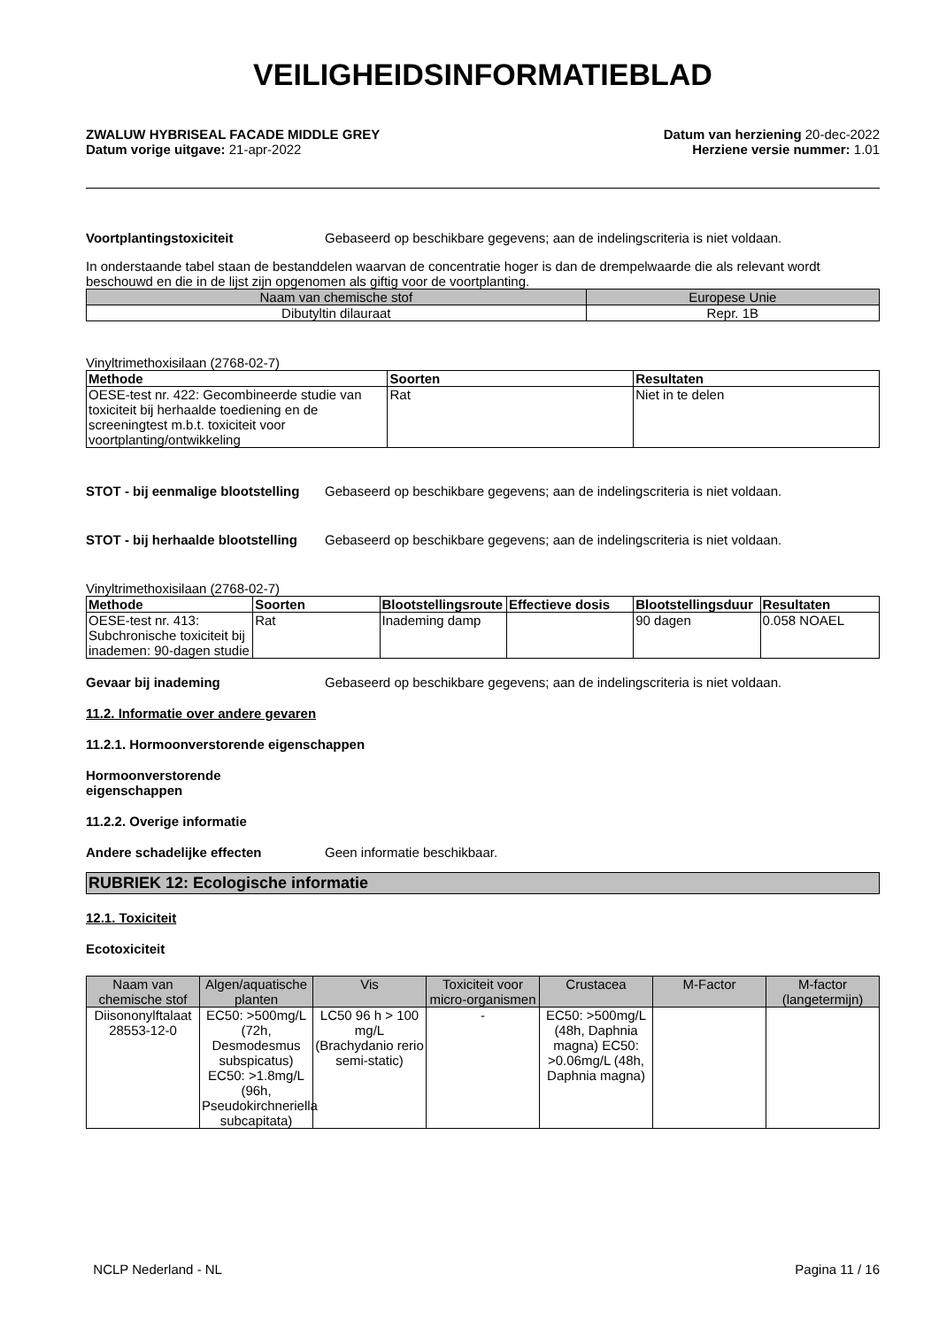VEILIGHEIDSINFORMATIEBLAD
ZWALUW HYBRISEAL FACADE MIDDLE GREY
Datum vorige uitgave: 21-apr-2022
Datum van herziening 20-dec-2022
Herziene versie nummer: 1.01
Voortplantingstoxiciteit Gebaseerd op beschikbare gegevens; aan de indelingscriteria is niet voldaan.
In onderstaande tabel staan de bestanddelen waarvan de concentratie hoger is dan de drempelwaarde die als relevant wordt beschouwd en die in de lijst zijn opgenomen als giftig voor de voortplanting.
| Naam van chemische stof | Europese Unie |
| --- | --- |
| Dibutyltin dilauraat | Repr. 1B |
Vinyltrimethoxisilaan (2768-02-7)
| Methode | Soorten | Resultaten |
| --- | --- | --- |
| OESE-test nr. 422: Gecombineerde studie van toxiciteit bij herhaalde toediening en de screeningtest m.b.t. toxiciteit voor voortplanting/ontwikkeling | Rat | Niet in te delen |
STOT - bij eenmalige blootstelling Gebaseerd op beschikbare gegevens; aan de indelingscriteria is niet voldaan.
STOT - bij herhaalde blootstelling Gebaseerd op beschikbare gegevens; aan de indelingscriteria is niet voldaan.
Vinyltrimethoxisilaan (2768-02-7)
| Methode | Soorten | Blootstellingsroute | Effectieve dosis | Blootstellingsduur | Resultaten |
| --- | --- | --- | --- | --- | --- |
| OESE-test nr. 413: Subchronische toxiciteit bij inademen: 90-dagen studie | Rat | Inademing damp | | 90 dagen | 0.058 NOAEL |
Gevaar bij inademing Gebaseerd op beschikbare gegevens; aan de indelingscriteria is niet voldaan.
11.2. Informatie over andere gevaren
11.2.1. Hormoonverstorende eigenschappen
Hormoonverstorende
eigenschappen
11.2.2. Overige informatie
Andere schadelijke effecten Geen informatie beschikbaar.
RUBRIEK 12: Ecologische informatie
12.1. Toxiciteit
Ecotoxiciteit
| Naam van chemische stof | Algen/aquatische planten | Vis | Toxiciteit voor micro-organismen | Crustacea | M-Factor | M-factor (langetermijn) |
| --- | --- | --- | --- | --- | --- | --- |
| Diisononylftalaat 28553-12-0 | EC50: >500mg/L (72h, Desmodesmus subspicatus) EC50: >1.8mg/L (96h, Pseudokirchneriella subcapitata) | LC50 96 h > 100 mg/L (Brachydanio rerio semi-static) | - | EC50: >500mg/L (48h, Daphnia magna) EC50: >0.06mg/L (48h, Daphnia magna) | | |
NCLP Nederland - NL Pagina 11 / 16